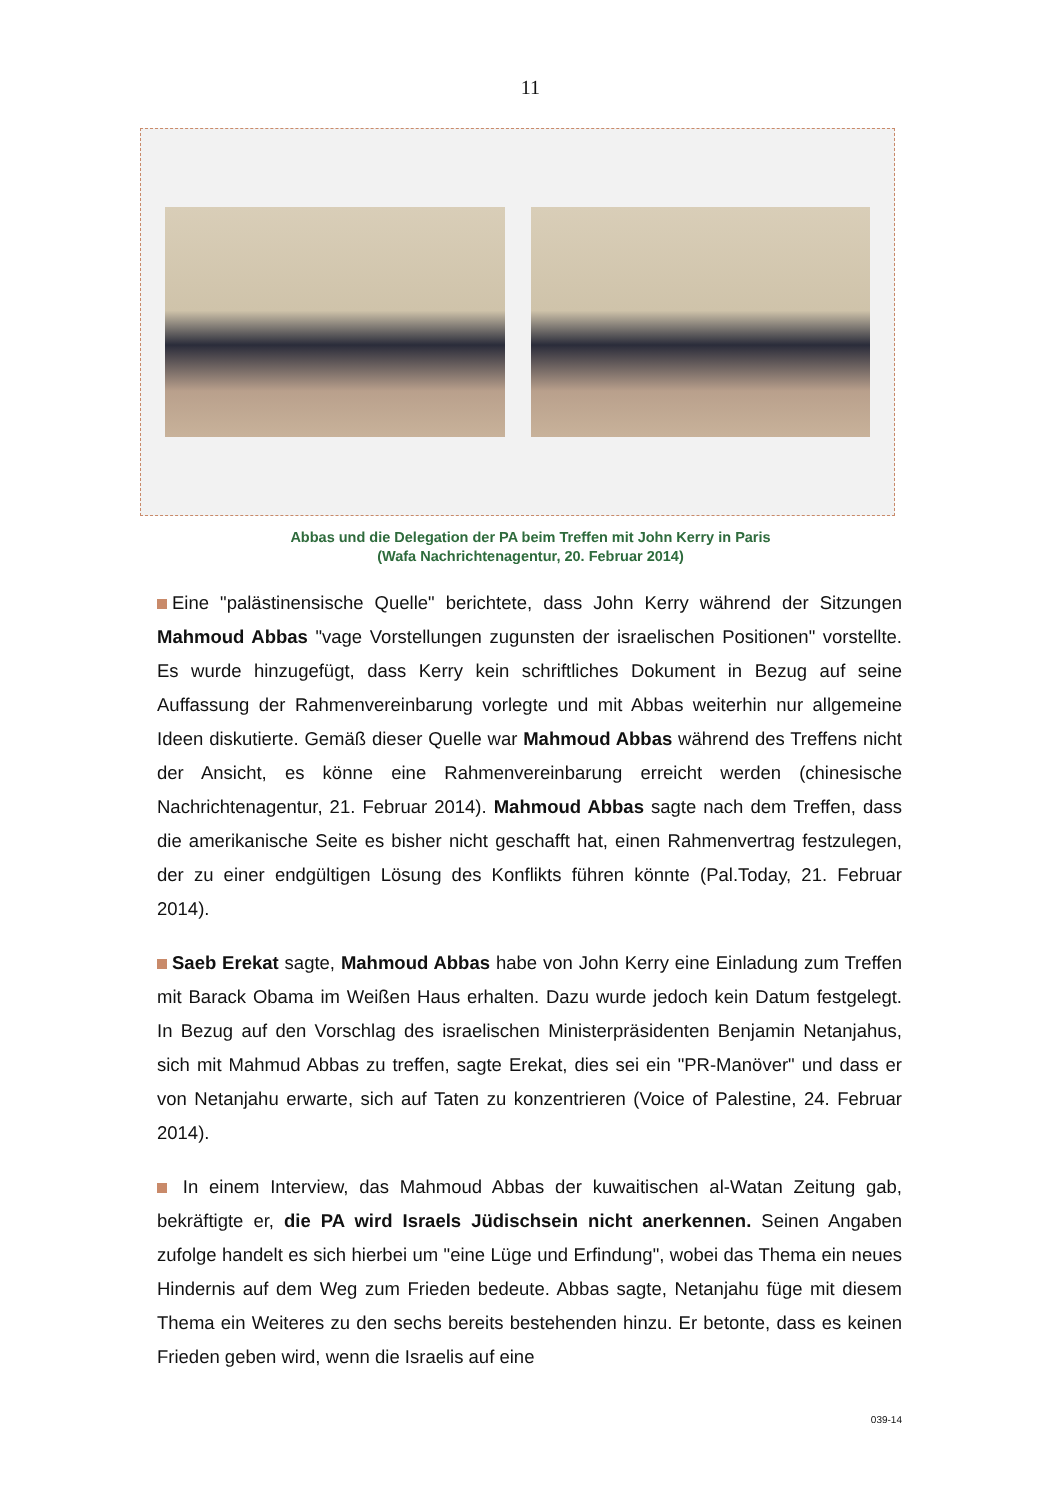11
Abbas und die Delegation der PA beim Treffen mit John Kerry in Paris
(Wafa Nachrichtenagentur, 20. Februar 2014)
Eine "palästinensische Quelle" berichtete, dass John Kerry während der Sitzungen Mahmoud Abbas "vage Vorstellungen zugunsten der israelischen Positionen" vorstellte. Es wurde hinzugefügt, dass Kerry kein schriftliches Dokument in Bezug auf seine Auffassung der Rahmenvereinbarung vorlegte und mit Abbas weiterhin nur allgemeine Ideen diskutierte. Gemäß dieser Quelle war Mahmoud Abbas während des Treffens nicht der Ansicht, es könne eine Rahmenvereinbarung erreicht werden (chinesische Nachrichtenagentur, 21. Februar 2014). Mahmoud Abbas sagte nach dem Treffen, dass die amerikanische Seite es bisher nicht geschafft hat, einen Rahmenvertrag festzulegen, der zu einer endgültigen Lösung des Konflikts führen könnte (Pal.Today, 21. Februar 2014).
Saeb Erekat sagte, Mahmoud Abbas habe von John Kerry eine Einladung zum Treffen mit Barack Obama im Weißen Haus erhalten. Dazu wurde jedoch kein Datum festgelegt. In Bezug auf den Vorschlag des israelischen Ministerpräsidenten Benjamin Netanjahus, sich mit Mahmud Abbas zu treffen, sagte Erekat, dies sei ein "PR-Manöver" und dass er von Netanjahu erwarte, sich auf Taten zu konzentrieren (Voice of Palestine, 24. Februar 2014).
In einem Interview, das Mahmoud Abbas der kuwaitischen al-Watan Zeitung gab, bekräftigte er, die PA wird Israels Jüdischsein nicht anerkennen. Seinen Angaben zufolge handelt es sich hierbei um "eine Lüge und Erfindung", wobei das Thema ein neues Hindernis auf dem Weg zum Frieden bedeute. Abbas sagte, Netanjahu füge mit diesem Thema ein Weiteres zu den sechs bereits bestehenden hinzu. Er betonte, dass es keinen Frieden geben wird, wenn die Israelis auf eine
039-14